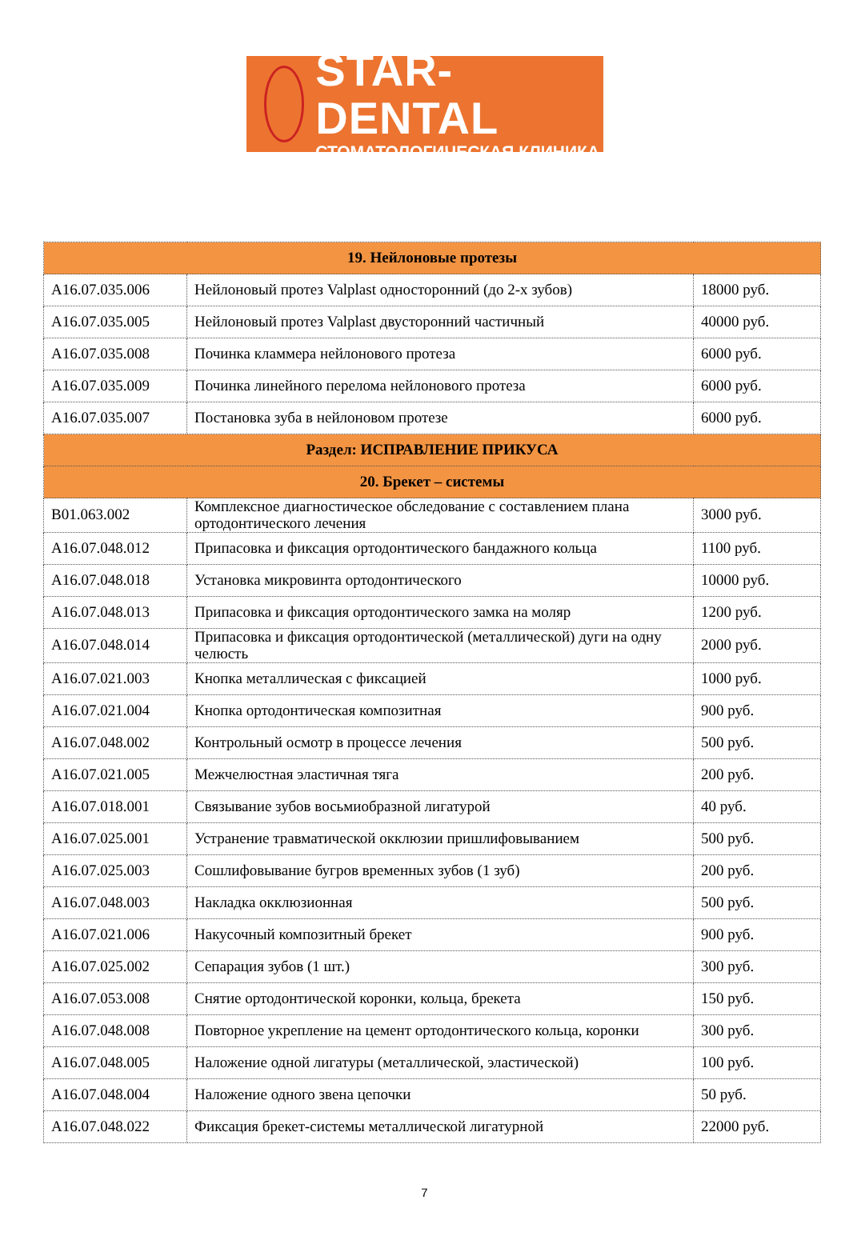STAR-DENTAL
СТОМАТОЛОГИЧЕСКАЯ КЛИНИКА
| 19. Нейлоновые протезы | | |
| --- | --- | --- |
| A16.07.035.006 | Нейлоновый протез Valplast односторонний (до 2-х зубов) | 18000 руб. |
| A16.07.035.005 | Нейлоновый протез Valplast двусторонний частичный | 40000 руб. |
| A16.07.035.008 | Починка кламмера нейлонового протеза | 6000 руб. |
| A16.07.035.009 | Починка линейного перелома нейлонового протеза | 6000 руб. |
| A16.07.035.007 | Постановка зуба в нейлоновом протезе | 6000 руб. |
| Раздел: ИСПРАВЛЕНИЕ ПРИКУСА | | |
| 20. Брекет – системы | | |
| B01.063.002 | Комплексное диагностическое обследование с составлением плана ортодонтического лечения | 3000 руб. |
| A16.07.048.012 | Припасовка и фиксация ортодонтического бандажного кольца | 1100 руб. |
| A16.07.048.018 | Установка микровинта ортодонтического | 10000 руб. |
| A16.07.048.013 | Припасовка и фиксация ортодонтического замка на моляр | 1200 руб. |
| A16.07.048.014 | Припасовка и фиксация ортодонтической (металлической) дуги на одну челюсть | 2000 руб. |
| A16.07.021.003 | Кнопка металлическая с фиксацией | 1000 руб. |
| A16.07.021.004 | Кнопка ортодонтическая композитная | 900 руб. |
| A16.07.048.002 | Контрольный осмотр в процессе лечения | 500 руб. |
| A16.07.021.005 | Межчелюстная эластичная тяга | 200 руб. |
| A16.07.018.001 | Связывание зубов восьмиобразной лигатурой | 40 руб. |
| A16.07.025.001 | Устранение травматической окклюзии пришлифовыванием | 500 руб. |
| A16.07.025.003 | Сошлифовывание бугров временных зубов (1 зуб) | 200 руб. |
| A16.07.048.003 | Накладка окклюзионная | 500 руб. |
| A16.07.021.006 | Накусочный композитный брекет | 900 руб. |
| A16.07.025.002 | Сепарация зубов (1 шт.) | 300 руб. |
| A16.07.053.008 | Снятие ортодонтической коронки, кольца, брекета | 150 руб. |
| A16.07.048.008 | Повторное укрепление на цемент ортодонтического кольца, коронки | 300 руб. |
| A16.07.048.005 | Наложение одной лигатуры (металлической, эластической) | 100 руб. |
| A16.07.048.004 | Наложение одного звена цепочки | 50 руб. |
| A16.07.048.022 | Фиксация брекет-системы металлической лигатурной | 22000 руб. |
7